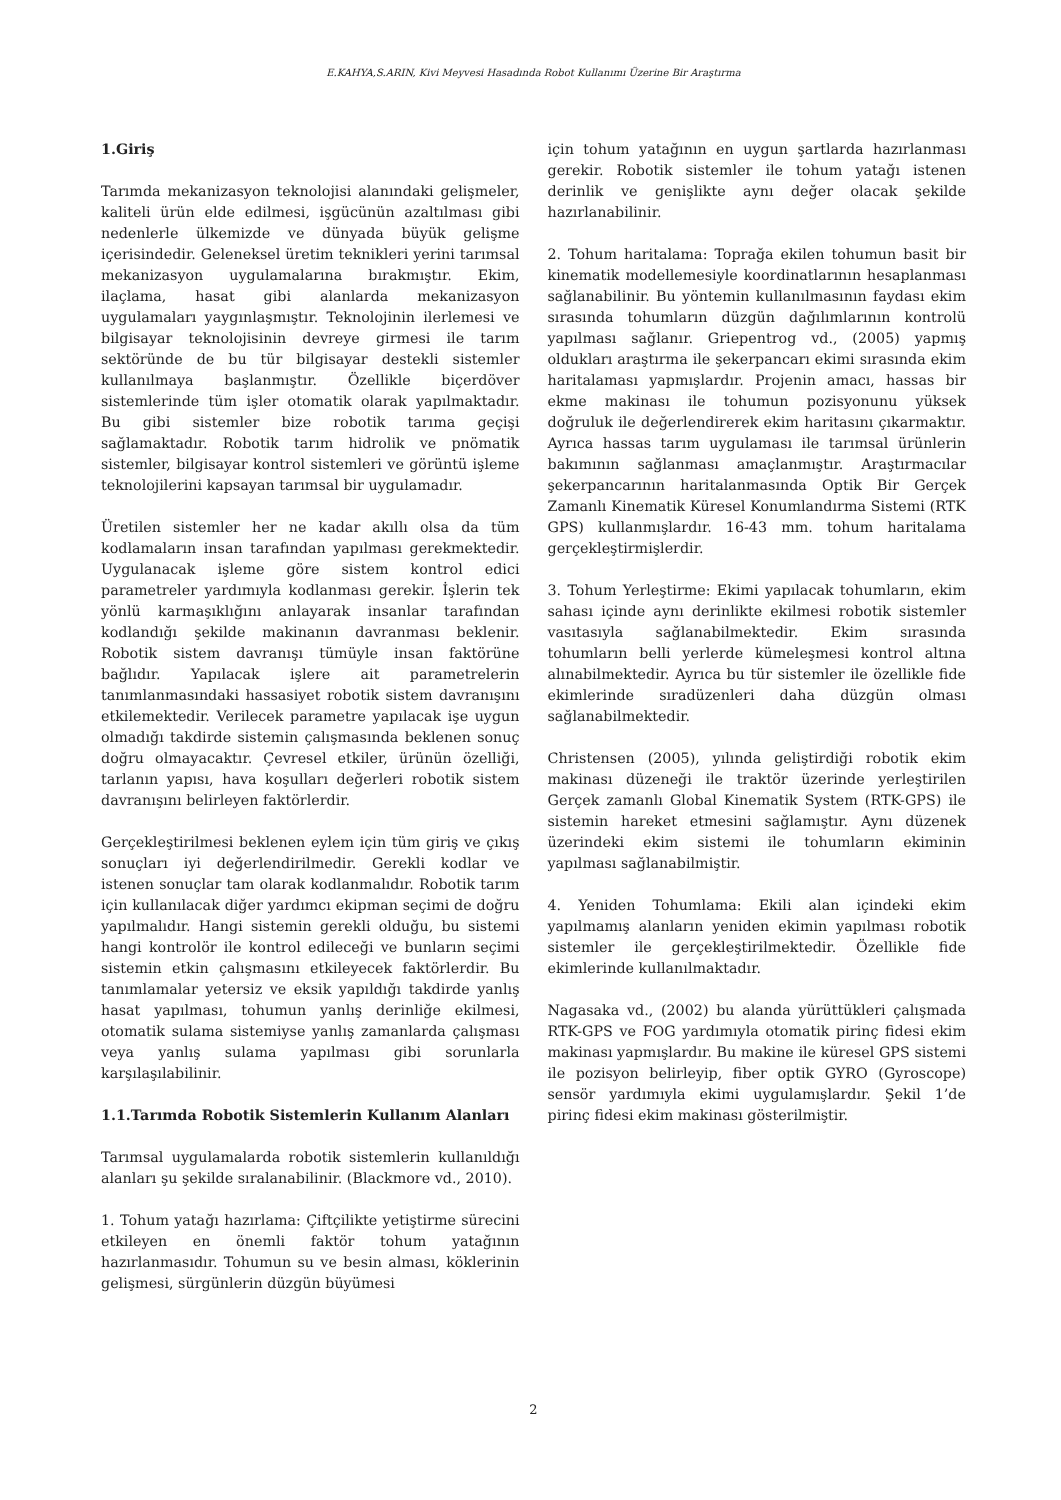E.KAHYA,S.ARIN, Kivi Meyvesi Hasadında Robot Kullanımı Üzerine Bir Araştırma
1.Giriş
Tarımda mekanizasyon teknolojisi alanındaki gelişmeler, kaliteli ürün elde edilmesi, işgücünün azaltılması gibi nedenlerle ülkemizde ve dünyada büyük gelişme içerisindedir. Geleneksel üretim teknikleri yerini tarımsal mekanizasyon uygulamalarına bırakmıştır. Ekim, ilaçlama, hasat gibi alanlarda mekanizasyon uygulamaları yaygınlaşmıştır. Teknolojinin ilerlemesi ve bilgisayar teknolojisinin devreye girmesi ile tarım sektöründe de bu tür bilgisayar destekli sistemler kullanılmaya başlanmıştır. Özellikle biçerdöver sistemlerinde tüm işler otomatik olarak yapılmaktadır. Bu gibi sistemler bize robotik tarıma geçişi sağlamaktadır. Robotik tarım hidrolik ve pnömatik sistemler, bilgisayar kontrol sistemleri ve görüntü işleme teknolojilerini kapsayan tarımsal bir uygulamadır.
Üretilen sistemler her ne kadar akıllı olsa da tüm kodlamaların insan tarafından yapılması gerekmektedir. Uygulanacak işleme göre sistem kontrol edici parametreler yardımıyla kodlanması gerekir. İşlerin tek yönlü karmaşıklığını anlayarak insanlar tarafından kodlandığı şekilde makinanın davranması beklenir. Robotik sistem davranışı tümüyle insan faktörüne bağlıdır. Yapılacak işlere ait parametrelerin tanımlanmasındaki hassasiyet robotik sistem davranışını etkilemektedir. Verilecek parametre yapılacak işe uygun olmadığı takdirde sistemin çalışmasında beklenen sonuç doğru olmayacaktır. Çevresel etkiler, ürünün özelliği, tarlanın yapısı, hava koşulları değerleri robotik sistem davranışını belirleyen faktörlerdir.
Gerçekleştirilmesi beklenen eylem için tüm giriş ve çıkış sonuçları iyi değerlendirilmedir. Gerekli kodlar ve istenen sonuçlar tam olarak kodlanmalıdır. Robotik tarım için kullanılacak diğer yardımcı ekipman seçimi de doğru yapılmalıdır. Hangi sistemin gerekli olduğu, bu sistemi hangi kontrolör ile kontrol edileceği ve bunların seçimi sistemin etkin çalışmasını etkileyecek faktörlerdir. Bu tanımlamalar yetersiz ve eksik yapıldığı takdirde yanlış hasat yapılması, tohumun yanlış derinliğe ekilmesi, otomatik sulama sistemiyse yanlış zamanlarda çalışması veya yanlış sulama yapılması gibi sorunlarla karşılaşılabilinir.
1.1.Tarımda Robotik Sistemlerin Kullanım Alanları
Tarımsal uygulamalarda robotik sistemlerin kullanıldığı alanları şu şekilde sıralanabilinir. (Blackmore vd., 2010).
1. Tohum yatağı hazırlama: Çiftçilikte yetiştirme sürecini etkileyen en önemli faktör tohum yatağının hazırlanmasıdır. Tohumun su ve besin alması, köklerinin gelişmesi, sürgünlerin düzgün büyümesi
için tohum yatağının en uygun şartlarda hazırlanması gerekir. Robotik sistemler ile tohum yatağı istenen derinlik ve genişlikte aynı değer olacak şekilde hazırlanabilinir.
2. Tohum haritalama: Toprağa ekilen tohumun basit bir kinematik modellemesiyle koordinatlarının hesaplanması sağlanabilinir. Bu yöntemin kullanılmasının faydası ekim sırasında tohumların düzgün dağılımlarının kontrolü yapılması sağlanır. Griepentrog vd., (2005) yapmış oldukları araştırma ile şekerpancarı ekimi sırasında ekim haritalaması yapmışlardır. Projenin amacı, hassas bir ekme makinası ile tohumun pozisyonunu yüksek doğruluk ile değerlendirerek ekim haritasını çıkarmaktır. Ayrıca hassas tarım uygulaması ile tarımsal ürünlerin bakımının sağlanması amaçlanmıştır. Araştırmacılar şekerpancarının haritalanmasında Optik Bir Gerçek Zamanlı Kinematik Küresel Konumlandırma Sistemi (RTK GPS) kullanmışlardır. 16-43 mm. tohum haritalama gerçekleştirmişlerdir.
3. Tohum Yerleştirme: Ekimi yapılacak tohumların, ekim sahası içinde aynı derinlikte ekilmesi robotik sistemler vasıtasıyla sağlanabilmektedir. Ekim sırasında tohumların belli yerlerde kümeleşmesi kontrol altına alınabilmektedir. Ayrıca bu tür sistemler ile özellikle fide ekimlerinde sıradüzenleri daha düzgün olması sağlanabilmektedir.
Christensen (2005), yılında geliştirdiği robotik ekim makinası düzeneği ile traktör üzerinde yerleştirilen Gerçek zamanlı Global Kinematik System (RTK-GPS) ile sistemin hareket etmesini sağlamıştır. Aynı düzenek üzerindeki ekim sistemi ile tohumların ekiminin yapılması sağlanabilmiştir.
4. Yeniden Tohumlama: Ekili alan içindeki ekim yapılmamış alanların yeniden ekimin yapılması robotik sistemler ile gerçekleştirilmektedir. Özellikle fide ekimlerinde kullanılmaktadır.
Nagasaka vd., (2002) bu alanda yürüttükleri çalışmada RTK-GPS ve FOG yardımıyla otomatik pirinç fidesi ekim makinası yapmışlardır. Bu makine ile küresel GPS sistemi ile pozisyon belirleyip, fiber optik GYRO (Gyroscope) sensör yardımıyla ekimi uygulamışlardır. Şekil 1’de pirinç fidesi ekim makinası gösterilmiştir.
2